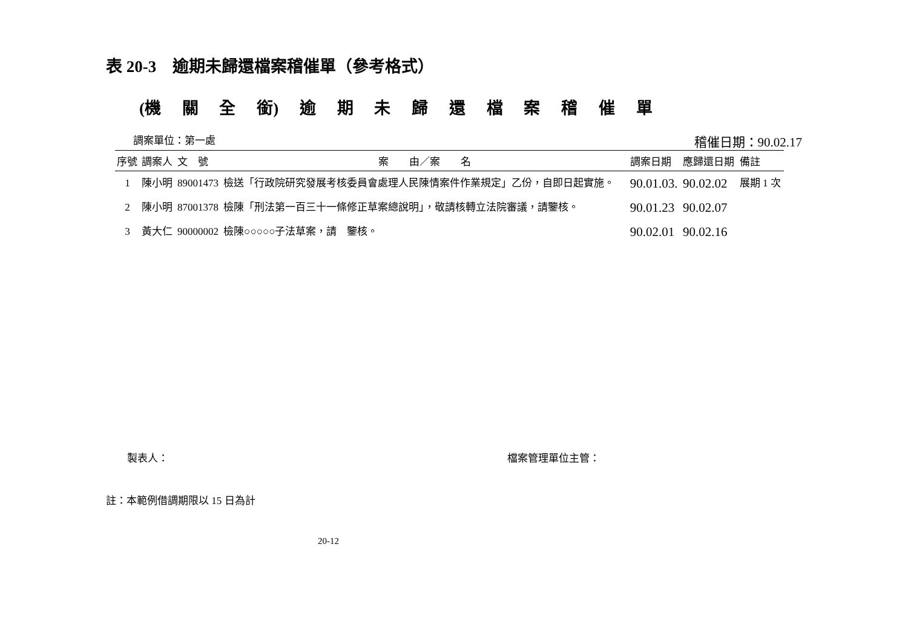表 20-3　逾期未歸還檔案稽催單（參考格式）
(機 關 全 銜) 逾 期 未 歸 還 檔 案 稽 催 單
調案單位：第一處 稽催日期：90.02.17
| 序號 | 調案人 | 文 號 | 案 由／案 名 | 調案日期 | 應歸還日期 | 備註 |
| --- | --- | --- | --- | --- | --- | --- |
| 1 | 陳小明 | 89001473 | 檢送「行政院研究發展考核委員會處理人民陳情案件作業規定」乙份，自即日起實施。 | 90.01.03. | 90.02.02 | 展期 1 次 |
| 2 | 陳小明 | 87001378 | 檢陳「刑法第一百三十一條修正草案總說明」，敬請核轉立法院審議，請鑒核。 | 90.01.23 | 90.02.07 | |
| 3 | 黃大仁 | 90000002 | 檢陳○○○○○子法草案，請 鑒核。 | 90.02.01 | 90.02.16 | |
製表人： 檔案管理單位主管：
註：本範例借調期限以 15 日為計
20-12